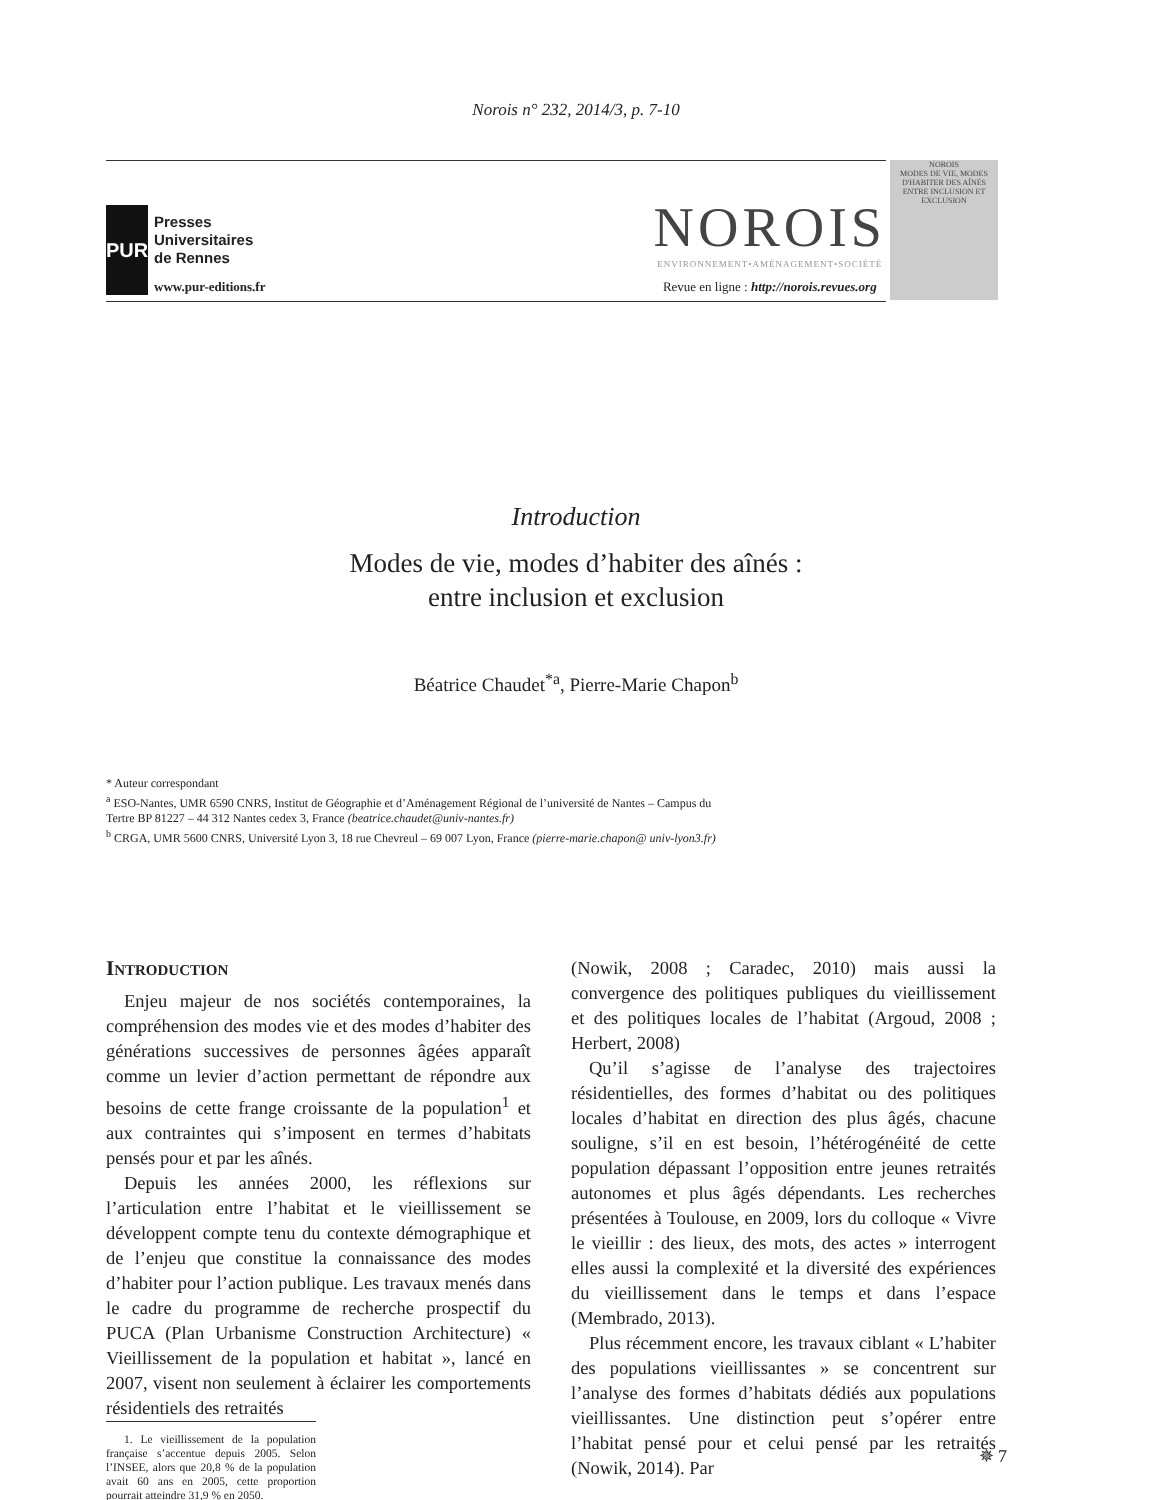Norois n° 232, 2014/3, p. 7-10
PUR
Presses
Universitaires
de Rennes
www.pur-editions.fr
NOROIS
ENVIRONNEMENT•AMÉNAGEMENT•SOCIÉTÉ
Revue en ligne : http://norois.revues.org
NOROIS
MODES DE VIE, MODES D'HABITER DES AÎNÉS
ENTRE INCLUSION ET EXCLUSION
Introduction
Modes de vie, modes d’habiter des aînés :
entre inclusion et exclusion
Béatrice Chaudet<sup>*a</sup>, Pierre-Marie Chapon<sup>b</sup>
* Auteur correspondant
<sup>a</sup> ESO-Nantes, UMR 6590 CNRS, Institut de Géographie et d’Aménagement Régional de l’université de Nantes – Campus du Tertre BP 81227 – 44 312 Nantes cedex 3, France (beatrice.chaudet@univ-nantes.fr)
<sup>b</sup> CRGA, UMR 5600 CNRS, Université Lyon 3, 18 rue Chevreul – 69 007 Lyon, France (pierre-marie.chapon@ univ-lyon3.fr)
Introduction
Enjeu majeur de nos sociétés contemporaines, la compréhension des modes vie et des modes d’habiter des générations successives de personnes âgées apparaît comme un levier d’action permettant de répondre aux besoins de cette frange croissante de la population<sup>1</sup> et aux contraintes qui s’imposent en termes d’habitats pensés pour et par les aînés.
Depuis les années 2000, les réflexions sur l’articulation entre l’habitat et le vieillissement se développent compte tenu du contexte démographique et de l’enjeu que constitue la connaissance des modes d’habiter pour l’action publique. Les travaux menés dans le cadre du programme de recherche prospectif du PUCA (Plan Urbanisme Construction Architecture) « Vieillissement de la population et habitat », lancé en 2007, visent non seulement à éclairer les comportements résidentiels des retraités
1. Le vieillissement de la population française s’accentue depuis 2005. Selon l’INSEE, alors que 20,8 % de la population avait 60 ans en 2005, cette proportion pourrait atteindre 31,9 % en 2050.
(Nowik, 2008 ; Caradec, 2010) mais aussi la convergence des politiques publiques du vieillissement et des politiques locales de l’habitat (Argoud, 2008 ; Herbert, 2008)
Qu’il s’agisse de l’analyse des trajectoires résidentielles, des formes d’habitat ou des politiques locales d’habitat en direction des plus âgés, chacune souligne, s’il en est besoin, l’hétérogénéité de cette population dépassant l’opposition entre jeunes retraités autonomes et plus âgés dépendants. Les recherches présentées à Toulouse, en 2009, lors du colloque « Vivre le vieillir : des lieux, des mots, des actes » interrogent elles aussi la complexité et la diversité des expériences du vieillissement dans le temps et dans l’espace (Membrado, 2013).
Plus récemment encore, les travaux ciblant « L’habiter des populations vieillissantes » se concentrent sur l’analyse des formes d’habitats dédiés aux populations vieillissantes. Une distinction peut s’opérer entre l’habitat pensé pour et celui pensé par les retraités (Nowik, 2014). Par
✵ 7